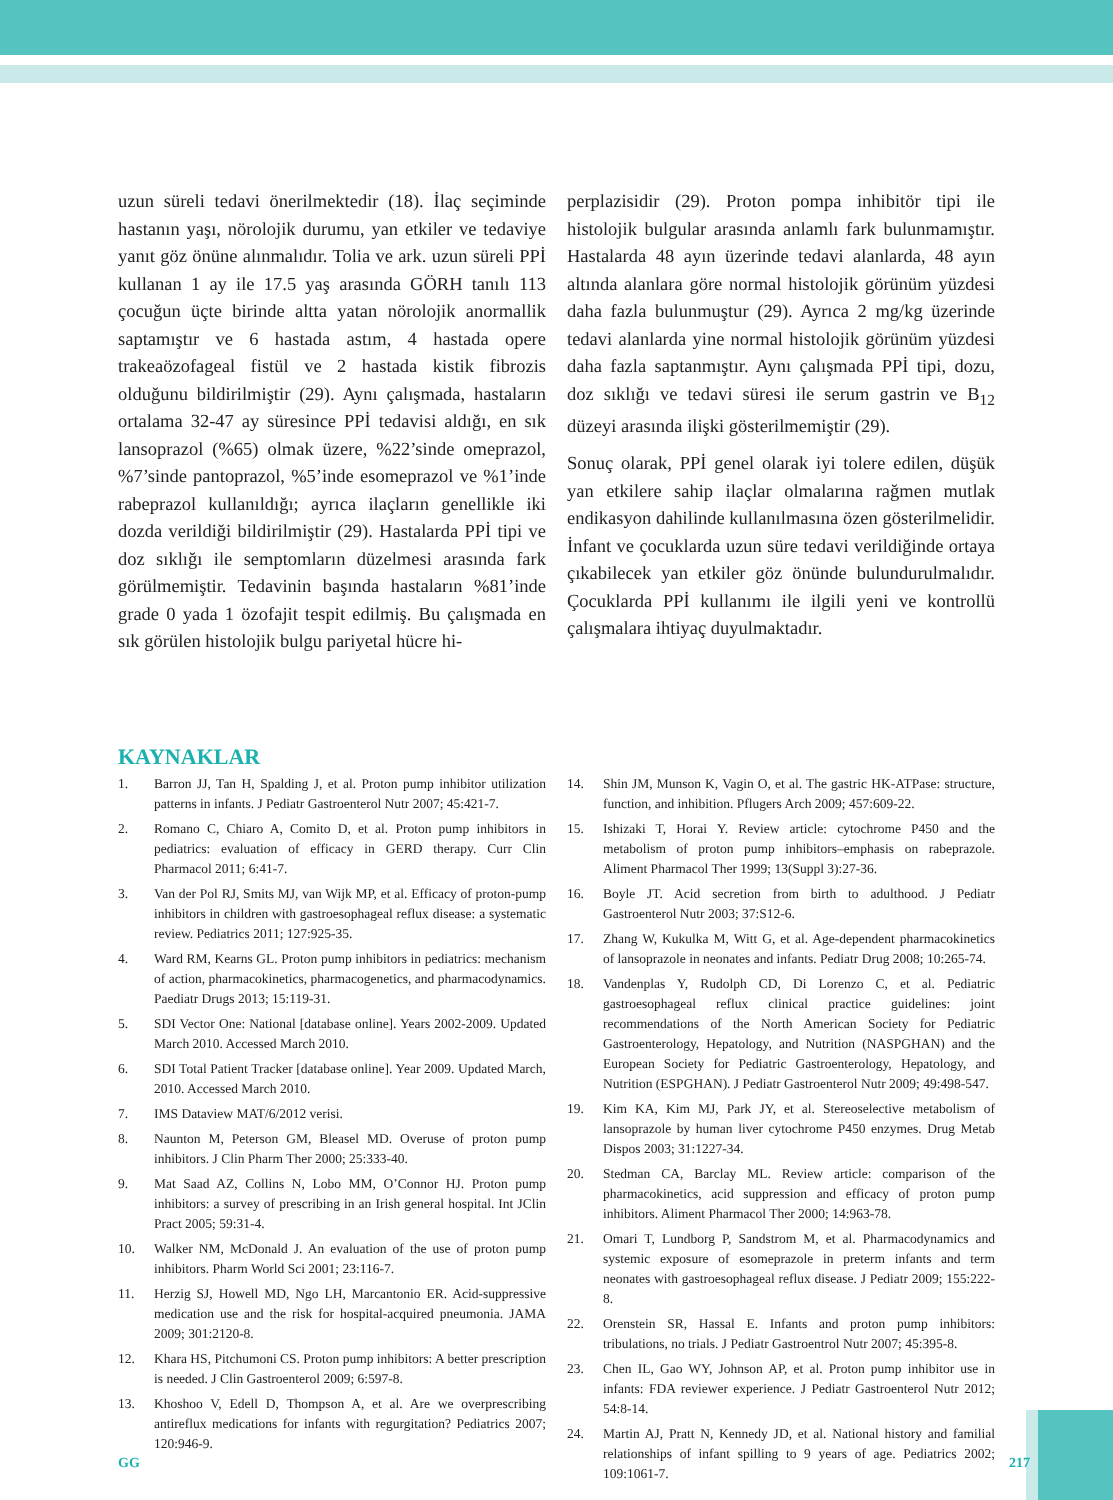uzun süreli tedavi önerilmektedir (18). İlaç seçiminde hastanın yaşı, nörolojik durumu, yan etkiler ve tedaviye yanıt göz önüne alınmalıdır. Tolia ve ark. uzun süreli PPİ kullanan 1 ay ile 17.5 yaş arasında GÖRH tanılı 113 çocuğun üçte birinde altta yatan nörolojik anormallik saptamıştır ve 6 hastada astım, 4 hastada opere trakeaözofageal fistül ve 2 hastada kistik fibrozis olduğunu bildirilmiştir (29). Aynı çalışmada, hastaların ortalama 32-47 ay süresince PPİ tedavisi aldığı, en sık lansoprazol (%65) olmak üzere, %22’sinde omeprazol, %7’sinde pantoprazol, %5’inde esomeprazol ve %1’inde rabeprazol kullanıldığı; ayrıca ilaçların genellikle iki dozda verildiği bildirilmiştir (29). Hastalarda PPİ tipi ve doz sıklığı ile semptomların düzelmesi arasında fark görülmemiştir. Tedavinin başında hastaların %81’inde grade 0 yada 1 özofajit tespit edilmiş. Bu çalışmada en sık görülen histolojik bulgu pariyetal hücre hi-
perplazisidir (29). Proton pompa inhibitör tipi ile histolojik bulgular arasında anlamlı fark bulunmamıştır. Hastalarda 48 ayın üzerinde tedavi alanlarda, 48 ayın altında alanlara göre normal histolojik görünüm yüzdesi daha fazla bulunmuştur (29). Ayrıca 2 mg/kg üzerinde tedavi alanlarda yine normal histolojik görünüm yüzdesi daha fazla saptanmıştır. Aynı çalışmada PPİ tipi, dozu, doz sıklığı ve tedavi süresi ile serum gastrin ve B<sub>12</sub> düzeyi arasında ilişki gösterilmemiştir (29).
Sonuç olarak, PPİ genel olarak iyi tolere edilen, düşük yan etkilere sahip ilaçlar olmalarına rağmen mutlak endikasyon dahilinde kullanılmasına özen gösterilmelidir. İnfant ve çocuklarda uzun süre tedavi verildiğinde ortaya çıkabilecek yan etkiler göz önünde bulundurulmalıdır. Çocuklarda PPİ kullanımı ile ilgili yeni ve kontrollü çalışmalara ihtiyaç duyulmaktadır.
KAYNAKLAR
1. Barron JJ, Tan H, Spalding J, et al. Proton pump inhibitor utilization patterns in infants. J Pediatr Gastroenterol Nutr 2007; 45:421-7.
2. Romano C, Chiaro A, Comito D, et al. Proton pump inhibitors in pediatrics: evaluation of efficacy in GERD therapy. Curr Clin Pharmacol 2011; 6:41-7.
3. Van der Pol RJ, Smits MJ, van Wijk MP, et al. Efficacy of proton-pump inhibitors in children with gastroesophageal reflux disease: a systematic review. Pediatrics 2011; 127:925-35.
4. Ward RM, Kearns GL. Proton pump inhibitors in pediatrics: mechanism of action, pharmacokinetics, pharmacogenetics, and pharmacodynamics. Paediatr Drugs 2013; 15:119-31.
5. SDI Vector One: National [database online]. Years 2002-2009. Updated March 2010. Accessed March 2010.
6. SDI Total Patient Tracker [database online]. Year 2009. Updated March, 2010. Accessed March 2010.
7. IMS Dataview MAT/6/2012 verisi.
8. Naunton M, Peterson GM, Bleasel MD. Overuse of proton pump inhibitors. J Clin Pharm Ther 2000; 25:333-40.
9. Mat Saad AZ, Collins N, Lobo MM, O’Connor HJ. Proton pump inhibitors: a survey of prescribing in an Irish general hospital. Int JClin Pract 2005; 59:31-4.
10. Walker NM, McDonald J. An evaluation of the use of proton pump inhibitors. Pharm World Sci 2001; 23:116-7.
11. Herzig SJ, Howell MD, Ngo LH, Marcantonio ER. Acid-suppressive medication use and the risk for hospital-acquired pneumonia. JAMA 2009; 301:2120-8.
12. Khara HS, Pitchumoni CS. Proton pump inhibitors: A better prescription is needed. J Clin Gastroenterol 2009; 6:597-8.
13. Khoshoo V, Edell D, Thompson A, et al. Are we overprescribing antireflux medications for infants with regurgitation? Pediatrics 2007; 120:946-9.
14. Shin JM, Munson K, Vagin O, et al. The gastric HK-ATPase: structure, function, and inhibition. Pflugers Arch 2009; 457:609-22.
15. Ishizaki T, Horai Y. Review article: cytochrome P450 and the metabolism of proton pump inhibitors–emphasis on rabeprazole. Aliment Pharmacol Ther 1999; 13(Suppl 3):27-36.
16. Boyle JT. Acid secretion from birth to adulthood. J Pediatr Gastroenterol Nutr 2003; 37:S12-6.
17. Zhang W, Kukulka M, Witt G, et al. Age-dependent pharmacokinetics of lansoprazole in neonates and infants. Pediatr Drug 2008; 10:265-74.
18. Vandenplas Y, Rudolph CD, Di Lorenzo C, et al. Pediatric gastroesophageal reflux clinical practice guidelines: joint recommendations of the North American Society for Pediatric Gastroenterology, Hepatology, and Nutrition (NASPGHAN) and the European Society for Pediatric Gastroenterology, Hepatology, and Nutrition (ESPGHAN). J Pediatr Gastroenterol Nutr 2009; 49:498-547.
19. Kim KA, Kim MJ, Park JY, et al. Stereoselective metabolism of lansoprazole by human liver cytochrome P450 enzymes. Drug Metab Dispos 2003; 31:1227-34.
20. Stedman CA, Barclay ML. Review article: comparison of the pharmacokinetics, acid suppression and efficacy of proton pump inhibitors. Aliment Pharmacol Ther 2000; 14:963-78.
21. Omari T, Lundborg P, Sandstrom M, et al. Pharmacodynamics and systemic exposure of esomeprazole in preterm infants and term neonates with gastroesophageal reflux disease. J Pediatr 2009; 155:222-8.
22. Orenstein SR, Hassal E. Infants and proton pump inhibitors: tribulations, no trials. J Pediatr Gastroentrol Nutr 2007; 45:395-8.
23. Chen IL, Gao WY, Johnson AP, et al. Proton pump inhibitor use in infants: FDA reviewer experience. J Pediatr Gastroenterol Nutr 2012; 54:8-14.
24. Martin AJ, Pratt N, Kennedy JD, et al. National history and familial relationships of infant spilling to 9 years of age. Pediatrics 2002; 109:1061-7.
GG 217